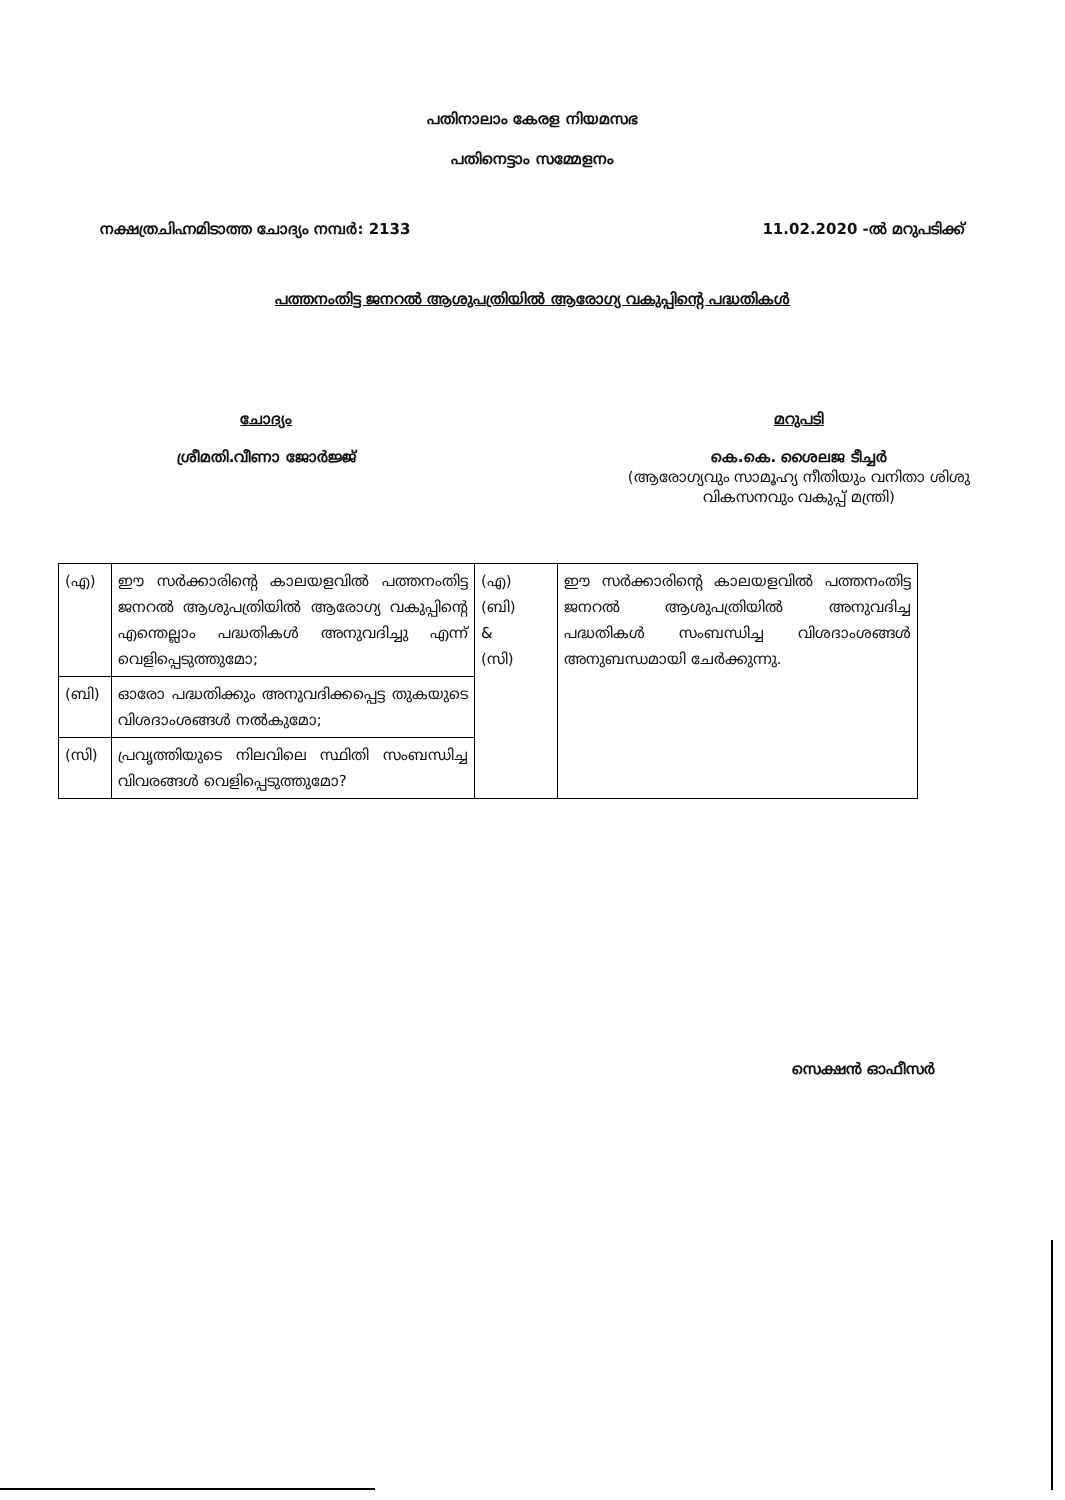പതിനാലാം കേരള നിയമസഭ
പതിനെട്ടാം സമ്മേളനം
നക്ഷത്രചിഹ്നമിടാത്ത ചോദ്യം നമ്പർ: 2133 11.02.2020 -ൽ മറുപടിക്ക്
പത്തനംതിട്ട ജനറൽ ആശുപത്രിയിൽ ആരോഗ്യ വകുപ്പിന്റെ പദ്ധതികൾ
ചോദ്യം
ശ്രീമതി.വീണാ ജോർജ്ജ്
മറുപടി
കെ.കെ. ശൈലജ ടീച്ചർ
(ആരോഗ്യവും സാമൂഹ്യ നീതിയും വനിതാ ശിശു
വികസനവും വകുപ്പ് മന്ത്രി)
| (എ) | ഈ സർക്കാരിന്റെ കാലയളവിൽ പത്തനംതിട്ട ജനറൽ ആശുപത്രിയിൽ ആരോഗ്യ വകുപ്പിന്റെ എന്തെല്ലാം പദ്ധതികൾ അനുവദിച്ചു എന്ന് വെളിപ്പെടുത്തുമോ; | (എ) (ബി) & (സി) | ഈ സർക്കാരിന്റെ കാലയളവിൽ പത്തനംതിട്ട ജനറൽ ആശുപത്രിയിൽ അനുവദിച്ച പദ്ധതികൾ സംബന്ധിച്ച വിശദാംശങ്ങൾ അനുബന്ധമായി ചേർക്കുന്നു. |
| (ബി) | ഓരോ പദ്ധതിക്കും അനുവദിക്കപ്പെട്ട തുകയുടെ വിശദാംശങ്ങൾ നൽകുമോ; | | |
| (സി) | പ്രവൃത്തിയുടെ നിലവിലെ സ്ഥിതി സംബന്ധിച്ച വിവരങ്ങൾ വെളിപ്പെടുത്തുമോ? | | |
സെക്ഷൻ ഓഫീസർ